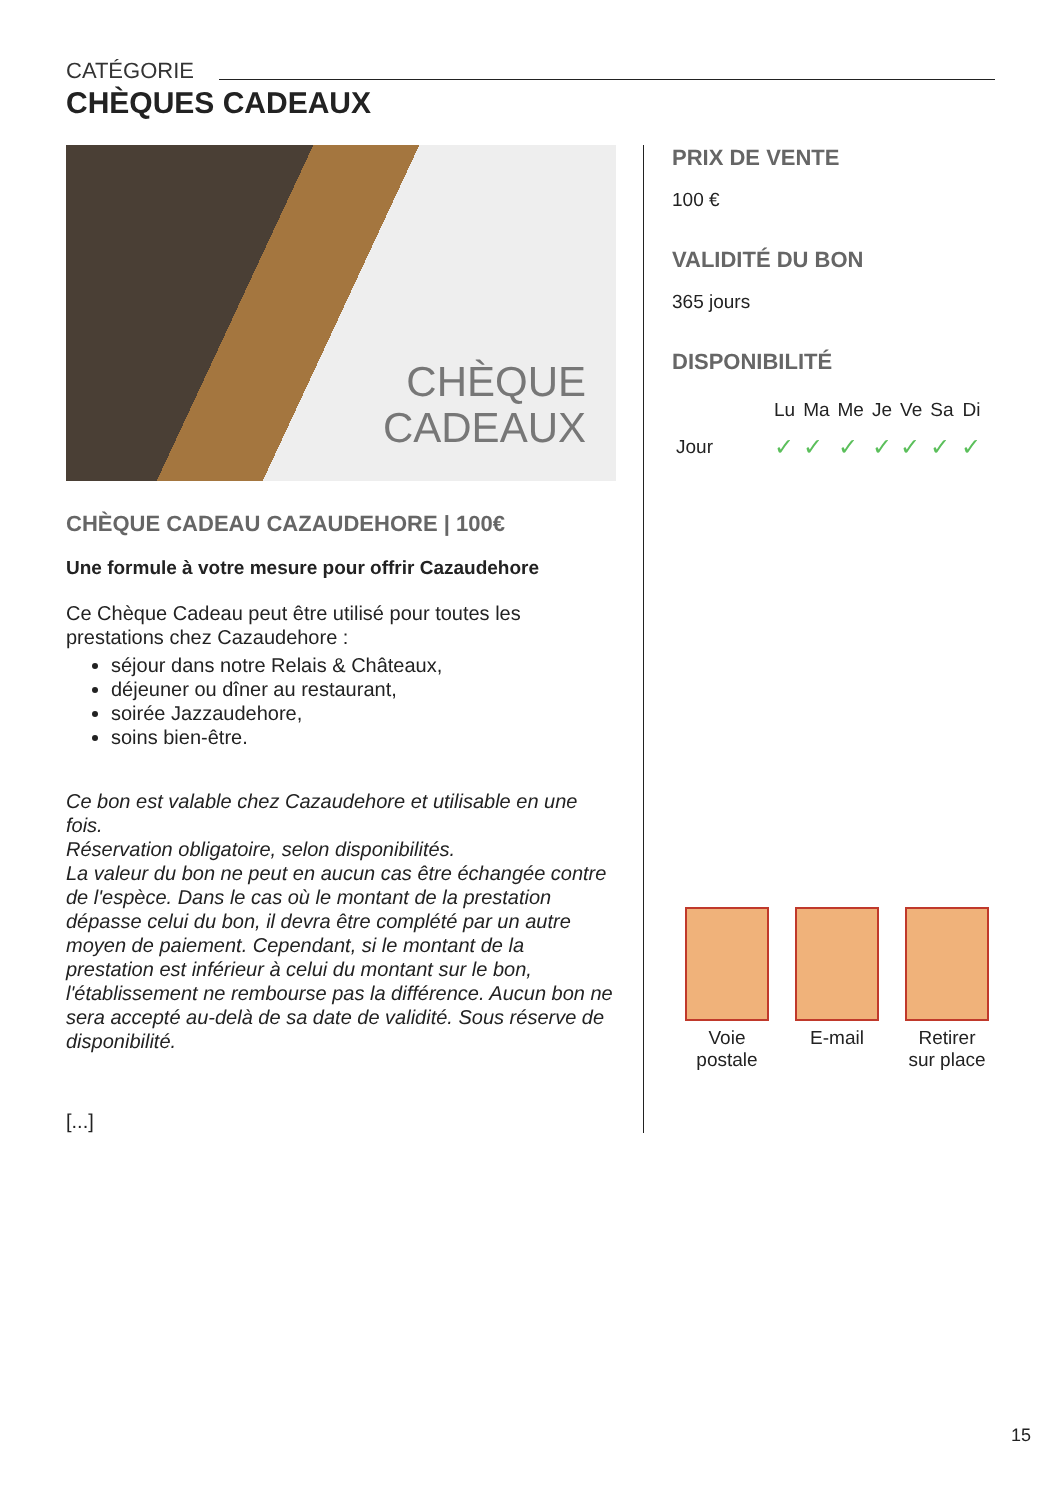CATÉGORIE
CHÈQUES CADEAUX
CHÈQUE
CADEAUX
CHÈQUE CADEAU CAZAUDEHORE | 100€
Une formule à votre mesure pour offrir Cazaudehore
Ce Chèque Cadeau peut être utilisé pour toutes les prestations chez Cazaudehore :
séjour dans notre Relais & Châteaux,
déjeuner ou dîner au restaurant,
soirée Jazzaudehore,
soins bien-être.
Ce bon est valable chez Cazaudehore et utilisable en une fois.
Réservation obligatoire, selon disponibilités.
La valeur du bon ne peut en aucun cas être échangée contre de l'espèce. Dans le cas où le montant de la prestation dépasse celui du bon, il devra être complété par un autre moyen de paiement. Cependant, si le montant de la prestation est inférieur à celui du montant sur le bon, l'établissement ne rembourse pas la différence. Aucun bon ne sera accepté au-delà de sa date de validité. Sous réserve de disponibilité.
[...]
PRIX DE VENTE
100 €
VALIDITÉ DU BON
365 jours
DISPONIBILITÉ
| | Lu | Ma | Me | Je | Ve | Sa | Di |
| --- | --- | --- | --- | --- | --- | --- | --- |
| Jour | ✓ | ✓ | ✓ | ✓ | ✓ | ✓ | ✓ |
Voie
postale
E-mail Retirer
sur place
15